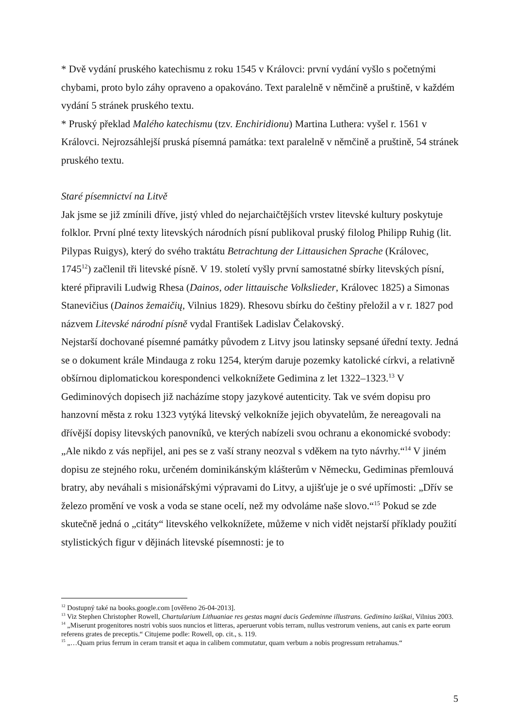* Dvě vydání pruského katechismu z roku 1545 v Královci: první vydání vyšlo s početnými chybami, proto bylo záhy opraveno a opakováno. Text paralelně v němčině a pruštině, v každém vydání 5 stránek pruského textu.
* Pruský překlad Malého katechismu (tzv. Enchiridionu) Martina Luthera: vyšel r. 1561 v Královci. Nejrozsáhlejší pruská písemná památka: text paralelně v němčině a pruštině, 54 stránek pruského textu.
Staré písemnictví na Litvě
Jak jsme se již zmínili dříve, jistý vhled do nejarchaičtějších vrstev litevské kultury poskytuje folklor. První plné texty litevských národních písní publikoval pruský filolog Philipp Ruhig (lit. Pilypas Ruigys), který do svého traktátu Betrachtung der Littausichen Sprache (Královec, 1745<sup>12</sup>) začlenil tři litevské písně. V 19. století vyšly první samostatné sbírky litevských písní, které připravili Ludwig Rhesa (Dainos, oder littauische Volkslieder, Královec 1825) a Simonas Stanevičius (Dainos žemaičių, Vilnius 1829). Rhesovu sbírku do češtiny přeložil a v r. 1827 pod názvem Litevské národní písně vydal František Ladislav Čelakovský.
Nejstarší dochované písemné památky původem z Litvy jsou latinsky sepsané úřední texty. Jedná se o dokument krále Mindauga z roku 1254, kterým daruje pozemky katolické církvi, a relativně obšírnou diplomatickou korespondenci velkoknížete Gedimina z let 1322–1323.<sup>13</sup> V Gediminových dopisech již nacházíme stopy jazykové autenticity. Tak ve svém dopisu pro hanzovní města z roku 1323 vytýká litevský velkokníže jejich obyvatelům, že nereagovali na dřívější dopisy litevských panovníků, ve kterých nabízeli svou ochranu a ekonomické svobody: „Ale nikdo z vás nepřijel, ani pes se z vaší strany neozval s vděkem na tyto návrhy.“<sup>14</sup> V jiném dopisu ze stejného roku, určeném dominikánským klášterům v Německu, Gediminas přemlouvá bratry, aby neváhali s misionářskými výpravami do Litvy, a ujišťuje je o své upřímosti: „Dřív se železo promění ve vosk a voda se stane ocelí, než my odvoláme naše slovo.“<sup>15</sup> Pokud se zde skutečně jedná o „citáty“ litevského velkoknížete, můžeme v nich vidět nejstarší příklady použití stylistických figur v dějinách litevské písemnosti: je to
<sup>12</sup> Dostupný také na books.google.com [ověřeno 26-04-2013].
<sup>13</sup> Viz Stephen Christopher Rowell, Chartularium Lithuaniae res gestas magni ducis Gedeminne illustrans. Gedimino laiškai, Vilnius 2003.
<sup>14</sup> „Miserunt progenitores nostri vobis suos nuncios et litteras, aperuerunt vobis terram, nullus vestrorum veniens, aut canis ex parte eorum referens grates de preceptis.“ Citujeme podle: Rowell, op. cit., s. 119.
<sup>15</sup> „…Quam prius ferrum in ceram transit et aqua in calibem commutatur, quam verbum a nobis progressum retrahamus.“
5